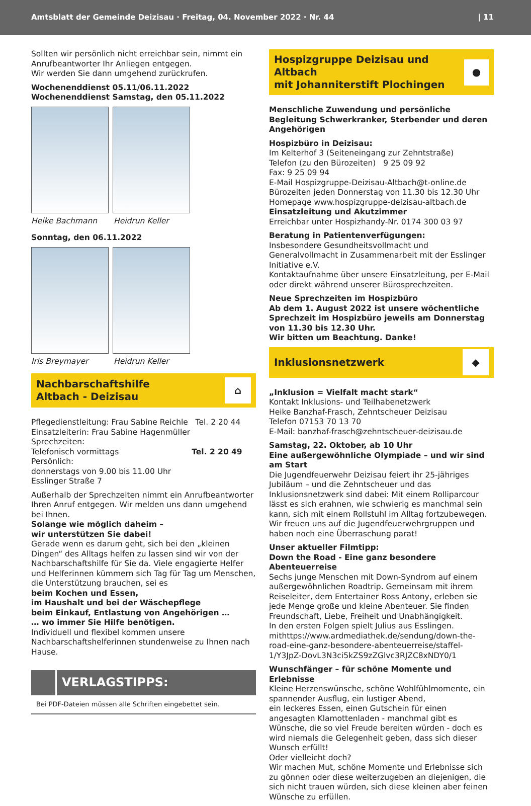Amtsblatt der Gemeinde Deizisau · Freitag, 04. November 2022 · Nr. 44 | 11
Sollten wir persönlich nicht erreichbar sein, nimmt ein Anrufbeantworter Ihr Anliegen entgegen.
Wir werden Sie dann umgehend zurückrufen.
Wochenenddienst 05.11/06.11.2022
Wochenenddienst Samstag, den 05.11.2022
Heike Bachmann Heidrun Keller
Sonntag, den 06.11.2022
Iris Breymayer Heidrun Keller
Nachbarschaftshilfe
Altbach - Deizisau
⌂
Pflegedienstleitung: Frau Sabine Reichle Tel. 2 20 44
Einsatzleiterin: Frau Sabine Hagenmüller
Sprechzeiten:
Telefonisch vormittags Tel. 2 20 49
Persönlich:
donnerstags von 9.00 bis 11.00 Uhr
Esslinger Straße 7
Außerhalb der Sprechzeiten nimmt ein Anrufbeantworter Ihren Anruf entgegen. Wir melden uns dann umgehend bei Ihnen.
Solange wie möglich daheim –
wir unterstützen Sie dabei!
Gerade wenn es darum geht, sich bei den „kleinen Dingen“ des Alltags helfen zu lassen sind wir von der Nachbarschaftshilfe für Sie da. Viele engagierte Helfer und Helferinnen kümmern sich Tag für Tag um Menschen, die Unterstützung brauchen, sei es
beim Kochen und Essen,
im Haushalt und bei der Wäschepflege
beim Einkauf, Entlastung von Angehörigen …
… wo immer Sie Hilfe benötigen.
Individuell und flexibel kommen unsere Nachbarschaftshelferinnen stundenweise zu Ihnen nach Hause.
VERLAGSTIPPS:
Bei PDF-Dateien müssen alle Schriften eingebettet sein.
Hospizgruppe Deizisau und Altbach
mit Johanniterstift Plochingen
●
Menschliche Zuwendung und persönliche Begleitung Schwerkranker, Sterbender und deren Angehörigen
Hospizbüro in Deizisau:
Im Kelterhof 3 (Seiteneingang zur Zehntstraße)
Telefon (zu den Bürozeiten) 9 25 09 92
Fax: 9 25 09 94
E-Mail Hospizgruppe-Deizisau-Altbach@t-online.de
Bürozeiten jeden Donnerstag von 11.30 bis 12.30 Uhr
Homepage www.hospizgruppe-deizisau-altbach.de
Einsatzleitung und Akutzimmer
Erreichbar unter Hospizhandy-Nr. 0174 300 03 97
Beratung in Patientenverfügungen:
Insbesondere Gesundheitsvollmacht und Generalvollmacht in Zusammenarbeit mit der Esslinger Initiative e.V.
Kontaktaufnahme über unsere Einsatzleitung, per E-Mail oder direkt während unserer Bürosprechzeiten.
Neue Sprechzeiten im Hospizbüro
Ab dem 1. August 2022 ist unsere wöchentliche Sprechzeit im Hospizbüro jeweils am Donnerstag von 11.30 bis 12.30 Uhr.
Wir bitten um Beachtung. Danke!
Inklusionsnetzwerk
◆
„Inklusion = Vielfalt macht stark“
Kontakt Inklusions- und Teilhabenetzwerk
Heike Banzhaf-Frasch, Zehntscheuer Deizisau
Telefon 07153 70 13 70
E-Mail: banzhaf-frasch@zehntscheuer-deizisau.de
Samstag, 22. Oktober, ab 10 Uhr
Eine außergewöhnliche Olympiade – und wir sind am Start
Die Jugendfeuerwehr Deizisau feiert ihr 25-jähriges Jubiläum – und die Zehntscheuer und das Inklusionsnetzwerk sind dabei: Mit einem Rolliparcour lässt es sich erahnen, wie schwierig es manchmal sein kann, sich mit einem Rollstuhl im Alltag fortzubewegen.
Wir freuen uns auf die Jugendfeuerwehrgruppen und haben noch eine Überraschung parat!
Unser aktueller Filmtipp:
Down the Road - Eine ganz besondere Abenteuerreise
Sechs junge Menschen mit Down-Syndrom auf einem außergewöhnlichen Roadtrip. Gemeinsam mit ihrem Reiseleiter, dem Entertainer Ross Antony, erleben sie jede Menge große und kleine Abenteuer. Sie finden Freundschaft, Liebe, Freiheit und Unabhängigkeit.
In den ersten Folgen spielt Julius aus Esslingen.
mithttps://www.ardmediathek.de/sendung/down-the-road-eine-ganz-besondere-abenteuerreise/staffel-1/Y3JpZ-DovL3N3ci5kZS9zZGlvc3RJZC8xNDY0/1
Wunschfänger – für schöne Momente und Erlebnisse
Kleine Herzenswünsche, schöne Wohlfühlmomente, ein spannender Ausflug, ein lustiger Abend,
ein leckeres Essen, einen Gutschein für einen angesagten Klamottenladen - manchmal gibt es Wünsche, die so viel Freude bereiten würden - doch es wird niemals die Gelegenheit geben, dass sich dieser Wunsch erfüllt!
Oder vielleicht doch?
Wir machen Mut, schöne Momente und Erlebnisse sich zu gönnen oder diese weiterzugeben an diejenigen, die sich nicht trauen würden, sich diese kleinen aber feinen Wünsche zu erfüllen.